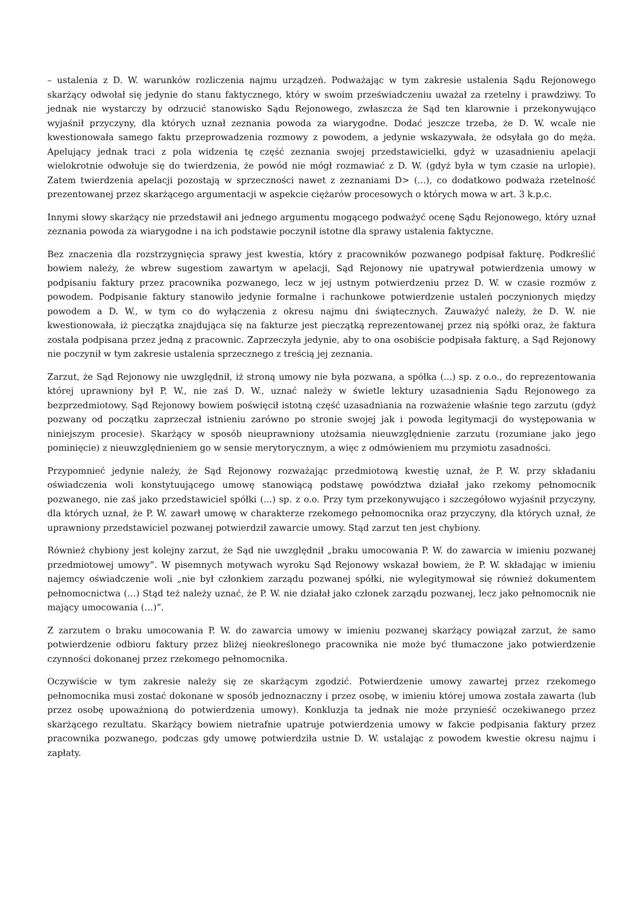– ustalenia z D. W. warunków rozliczenia najmu urządzeń. Podważając w tym zakresie ustalenia Sądu Rejonowego skarżący odwołał się jedynie do stanu faktycznego, który w swoim przeświadczeniu uważał za rzetelny i prawdziwy. To jednak nie wystarczy by odrzucić stanowisko Sądu Rejonowego, zwłaszcza że Sąd ten klarownie i przekonywująco wyjaśnił przyczyny, dla których uznał zeznania powoda za wiarygodne. Dodać jeszcze trzeba, że D. W. wcale nie kwestionowała samego faktu przeprowadzenia rozmowy z powodem, a jedynie wskazywała, że odsyłała go do męża. Apelujący jednak traci z pola widzenia tę część zeznania swojej przedstawicielki, gdyż w uzasadnieniu apelacji wielokrotnie odwołuje się do twierdzenia, że powód nie mógł rozmawiać z D. W. (gdyż była w tym czasie na urlopie). Zatem twierdzenia apelacji pozostają w sprzeczności nawet z zeznaniami D> (...), co dodatkowo podważa rzetelność prezentowanej przez skarżącego argumentacji w aspekcie ciężarów procesowych o których mowa w art. 3 k.p.c.
Innymi słowy skarżący nie przedstawił ani jednego argumentu mogącego podważyć ocenę Sądu Rejonowego, który uznał zeznania powoda za wiarygodne i na ich podstawie poczynił istotne dla sprawy ustalenia faktyczne.
Bez znaczenia dla rozstrzygnięcia sprawy jest kwestia, który z pracowników pozwanego podpisał fakturę. Podkreślić bowiem należy, że wbrew sugestiom zawartym w apelacji, Sąd Rejonowy nie upatrywał potwierdzenia umowy w podpisaniu faktury przez pracownika pozwanego, lecz w jej ustnym potwierdzeniu przez D. W. w czasie rozmów z powodem. Podpisanie faktury stanowiło jedynie formalne i rachunkowe potwierdzenie ustaleń poczynionych między powodem a D. W., w tym co do wyłączenia z okresu najmu dni świątecznych. Zauważyć należy, że D. W. nie kwestionowała, iż pieczątka znajdująca się na fakturze jest pieczątką reprezentowanej przez nią spółki oraz, że faktura została podpisana przez jedną z pracownic. Zaprzeczyła jedynie, aby to ona osobiście podpisała fakturę, a Sąd Rejonowy nie poczynił w tym zakresie ustalenia sprzecznego z treścią jej zeznania.
Zarzut, że Sąd Rejonowy nie uwzględnił, iż stroną umowy nie była pozwana, a spółka (...) sp. z o.o., do reprezentowania której uprawniony był P. W., nie zaś D. W., uznać należy w świetle lektury uzasadnienia Sądu Rejonowego za bezprzedmiotowy. Sąd Rejonowy bowiem poświęcił istotną część uzasadniania na rozważenie właśnie tego zarzutu (gdyż pozwany od początku zaprzeczał istnieniu zarówno po stronie swojej jak i powoda legitymacji do występowania w niniejszym procesie). Skarżący w sposób nieuprawniony utożsamia nieuwzględnienie zarzutu (rozumiane jako jego pominięcie) z nieuwzględnieniem go w sensie merytorycznym, a więc z odmówieniem mu przymiotu zasadności.
Przypomnieć jedynie należy, że Sąd Rejonowy rozważając przedmiotową kwestię uznał, że P. W. przy składaniu oświadczenia woli konstytuującego umowę stanowiącą podstawę powództwa działał jako rzekomy pełnomocnik pozwanego, nie zaś jako przedstawiciel spółki (...) sp. z o.o. Przy tym przekonywująco i szczegółowo wyjaśnił przyczyny, dla których uznał, że P. W. zawarł umowę w charakterze rzekomego pełnomocnika oraz przyczyny, dla których uznał, że uprawniony przedstawiciel pozwanej potwierdził zawarcie umowy. Stąd zarzut ten jest chybiony.
Również chybiony jest kolejny zarzut, że Sąd nie uwzględnił „braku umocowania P. W. do zawarcia w imieniu pozwanej przedmiotowej umowy”. W pisemnych motywach wyroku Sąd Rejonowy wskazał bowiem, że P. W. składając w imieniu najemcy oświadczenie woli „nie był członkiem zarządu pozwanej spółki, nie wylegitymował się również dokumentem pełnomocnictwa (…) Stąd też należy uznać, że P. W. nie działał jako członek zarządu pozwanej, lecz jako pełnomocnik nie mający umocowania (…)”.
Z zarzutem o braku umocowania P. W. do zawarcia umowy w imieniu pozwanej skarżący powiązał zarzut, że samo potwierdzenie odbioru faktury przez bliżej nieokreślonego pracownika nie może być tłumaczone jako potwierdzenie czynności dokonanej przez rzekomego pełnomocnika.
Oczywiście w tym zakresie należy się ze skarżącym zgodzić. Potwierdzenie umowy zawartej przez rzekomego pełnomocnika musi zostać dokonane w sposób jednoznaczny i przez osobę, w imieniu której umowa została zawarta (lub przez osobę upoważnioną do potwierdzenia umowy). Konkluzja ta jednak nie może przynieść oczekiwanego przez skarżącego rezultatu. Skarżący bowiem nietrafnie upatruje potwierdzenia umowy w fakcie podpisania faktury przez pracownika pozwanego, podczas gdy umowę potwierdziła ustnie D. W. ustalając z powodem kwestie okresu najmu i zapłaty.